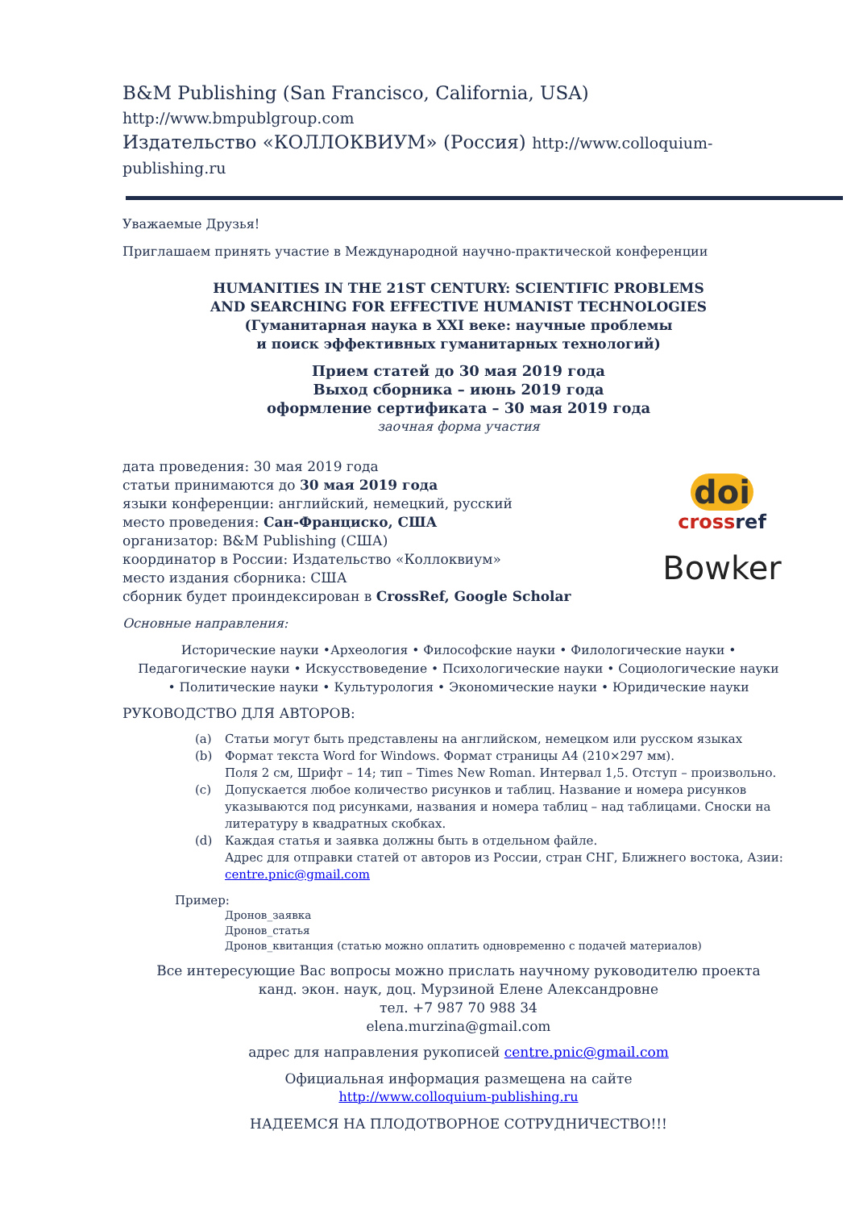B&M Publishing (San Francisco, California, USA) http://www.bmpublgroup.com
Издательство «КОЛЛОКВИУМ» (Россия) http://www.colloquium-publishing.ru
Уважаемые Друзья!
Приглашаем принять участие в Международной научно-практической конференции
HUMANITIES IN THE 21ST CENTURY: SCIENTIFIC PROBLEMS
AND SEARCHING FOR EFFECTIVE HUMANIST TECHNOLOGIES
(Гуманитарная наука в XXI веке: научные проблемы
и поиск эффективных гуманитарных технологий)
Прием статей до 30 мая 2019 года
Выход сборника – июнь 2019 года
оформление сертификата – 30 мая 2019 года
заочная форма участия
дата проведения: 30 мая 2019 года
статьи принимаются до 30 мая 2019 года
языки конференции: английский, немецкий, русский
место проведения: Сан-Франциско, США
организатор: B&M Publishing (США)
координатор в России: Издательство «Коллоквиум»
место издания сборника: США
сборник будет проиндексирован в CrossRef, Google Scholar
doi
crossref
Bowker
Основные направления:
Исторические науки •Археология • Философские науки • Филологические науки •
Педагогические науки • Искусствоведение • Психологические науки • Социологические науки
• Политические науки • Культурология • Экономические науки • Юридические науки
РУКОВОДСТВО ДЛЯ АВТОРОВ:
(a) Статьи могут быть представлены на английском, немецком или русском языках
(b) Формат текста Word for Windows. Формат страницы А4 (210×297 мм).
Поля 2 см, Шрифт – 14; тип – Times New Roman. Интервал 1,5. Отступ – произвольно.
(c) Допускается любое количество рисунков и таблиц. Название и номера рисунков указываются под рисунками, названия и номера таблиц – над таблицами. Сноски на литературу в квадратных скобках.
(d) Каждая статья и заявка должны быть в отдельном файле.
Адрес для отправки статей от авторов из России, стран СНГ, Ближнего востока, Азии: centre.pnic@gmail.com
Пример:
Дронов_заявка
Дронов_статья
Дронов_квитанция (статью можно оплатить одновременно с подачей материалов)
Все интересующие Вас вопросы можно прислать научному руководителю проекта
канд. экон. наук, доц. Мурзиной Елене Александровне
тел. +7 987 70 988 34
elena.murzina@gmail.com
адрес для направления рукописей centre.pnic@gmail.com
Официальная информация размещена на сайте
http://www.colloquium-publishing.ru
НАДЕЕМСЯ НА ПЛОДОТВОРНОЕ СОТРУДНИЧЕСТВО!!!